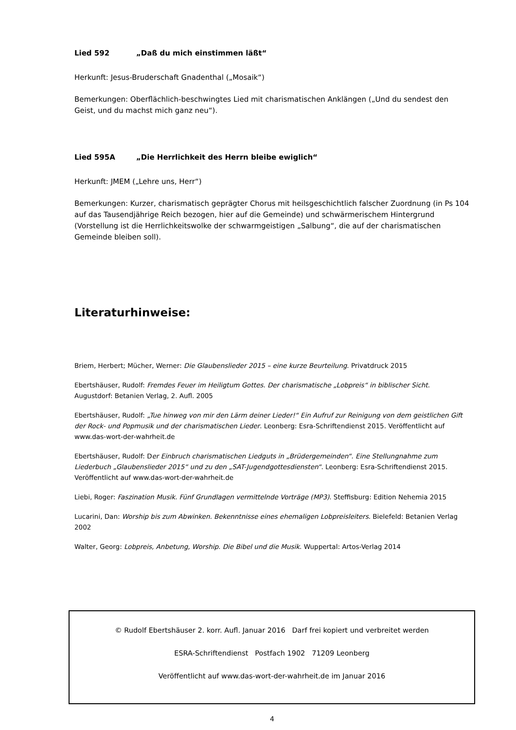Lied 592 „Daß du mich einstimmen läßt“
Herkunft: Jesus-Bruderschaft Gnadenthal („Mosaik“)
Bemerkungen: Oberflächlich-beschwingtes Lied mit charismatischen Anklängen („Und du sendest den Geist, und du machst mich ganz neu“).
Lied 595A „Die Herrlichkeit des Herrn bleibe ewiglich“
Herkunft: JMEM („Lehre uns, Herr“)
Bemerkungen: Kurzer, charismatisch geprägter Chorus mit heilsgeschichtlich falscher Zuordnung (in Ps 104 auf das Tausendjährige Reich bezogen, hier auf die Gemeinde) und schwärmerischem Hintergrund (Vorstellung ist die Herrlichkeitswolke der schwarmgeistigen „Salbung“, die auf der charismatischen Gemeinde bleiben soll).
Literaturhinweise:
Briem, Herbert; Mücher, Werner: Die Glaubenslieder 2015 – eine kurze Beurteilung. Privatdruck 2015
Ebertshäuser, Rudolf: Fremdes Feuer im Heiligtum Gottes. Der charismatische „Lobpreis“ in biblischer Sicht. Augustdorf: Betanien Verlag, 2. Aufl. 2005
Ebertshäuser, Rudolf: „Tue hinweg von mir den Lärm deiner Lieder!“ Ein Aufruf zur Reinigung von dem geistlichen Gift der Rock- und Popmusik und der charismatischen Lieder. Leonberg: Esra-Schriftendienst 2015. Veröffentlicht auf www.das-wort-der-wahrheit.de
Ebertshäuser, Rudolf: Der Einbruch charismatischen Liedguts in „Brüdergemeinden“. Eine Stellungnahme zum Liederbuch „Glaubenslieder 2015“ und zu den „SAT-Jugendgottesdiensten“. Leonberg: Esra-Schriftendienst 2015. Veröffentlicht auf www.das-wort-der-wahrheit.de
Liebi, Roger: Faszination Musik. Fünf Grundlagen vermittelnde Vorträge (MP3). Steffisburg: Edition Nehemia 2015
Lucarini, Dan: Worship bis zum Abwinken. Bekenntnisse eines ehemaligen Lobpreisleiters. Bielefeld: Betanien Verlag 2002
Walter, Georg: Lobpreis, Anbetung, Worship. Die Bibel und die Musik. Wuppertal: Artos-Verlag 2014
© Rudolf Ebertshäuser 2. korr. Aufl. Januar 2016 Darf frei kopiert und verbreitet werden
ESRA-Schriftendienst Postfach 1902 71209 Leonberg
Veröffentlicht auf www.das-wort-der-wahrheit.de im Januar 2016
4